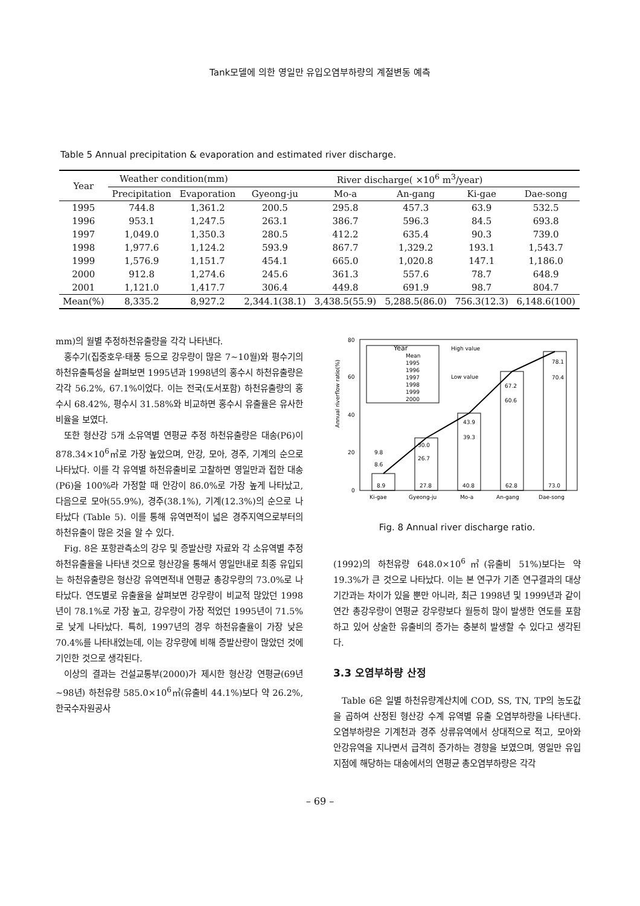Tank모델에 의한 영일만 유입오염부하량의 계절변동 예측
Table 5 Annual precipitation & evaporation and estimated river discharge.
| Year | Weather condition(mm) | | River discharge( ×10<sup>6</sup> m<sup>3</sup>/year) | | | | |
| --- | --- | --- | --- | --- | --- | --- | --- |
| | Precipitation | Evaporation | Gyeong-ju | Mo-a | An-gang | Ki-gae | Dae-song |
| 1995 | 744.8 | 1,361.2 | 200.5 | 295.8 | 457.3 | 63.9 | 532.5 |
| 1996 | 953.1 | 1,247.5 | 263.1 | 386.7 | 596.3 | 84.5 | 693.8 |
| 1997 | 1,049.0 | 1,350.3 | 280.5 | 412.2 | 635.4 | 90.3 | 739.0 |
| 1998 | 1,977.6 | 1,124.2 | 593.9 | 867.7 | 1,329.2 | 193.1 | 1,543.7 |
| 1999 | 1,576.9 | 1,151.7 | 454.1 | 665.0 | 1,020.8 | 147.1 | 1,186.0 |
| 2000 | 912.8 | 1,274.6 | 245.6 | 361.3 | 557.6 | 78.7 | 648.9 |
| 2001 | 1,121.0 | 1,417.7 | 306.4 | 449.8 | 691.9 | 98.7 | 804.7 |
| Mean(%) | 8,335.2 | 8,927.2 | 2,344.1(38.1) | 3,438.5(55.9) | 5,288.5(86.0) | 756.3(12.3) | 6,148.6(100) |
mm)의 월별 추정하천유출량을 각각 나타낸다.
홍수기(집중호우·태풍 등으로 강우량이 많은 7~10월)와 평수기의 하천유출특성을 살펴보면 1995년과 1998년의 홍수시 하천유출량은 각각 56.2%, 67.1%이었다. 이는 전국(도서포함) 하천유출량의 홍수시 68.42%, 평수시 31.58%와 비교하면 홍수시 유출율은 유사한 비율을 보였다.
또한 형산강 5개 소유역별 연평균 추정 하천유출량은 대송(P6)이 878.34×10<sup>6</sup>㎥로 가장 높았으며, 안강, 모아, 경주, 기계의 순으로 나타났다. 이를 각 유역별 하천유출비로 고찰하면 영일만과 접한 대송(P6)을 100%라 가정할 때 안강이 86.0%로 가장 높게 나타났고, 다음으로 모아(55.9%), 경주(38.1%), 기계(12.3%)의 순으로 나타났다 (Table 5). 이를 통해 유역면적이 넓은 경주지역으로부터의 하천유출이 많은 것을 알 수 있다.
Fig. 8은 포항관측소의 강우 및 증발산량 자료와 각 소유역별 추정하천유출율을 나타낸 것으로 형산강을 통해서 영일만내로 최종 유입되는 하천유출량은 형산강 유역면적내 연평균 총강우량의 73.0%로 나타났다. 연도별로 유출율을 살펴보면 강우량이 비교적 많았던 1998년이 78.1%로 가장 높고, 강우량이 가장 적었던 1995년이 71.5%로 낮게 나타났다. 특히, 1997년의 경우 하천유출율이 가장 낮은 70.4%를 나타내었는데, 이는 강우량에 비해 증발산량이 많았던 것에 기인한 것으로 생각된다.
이상의 결과는 건설교통부(2000)가 제시한 형산강 연평균(69년~98년) 하천유량 585.0×10<sup>6</sup>㎥(유출비 44.1%)보다 약 26.2%, 한국수자원공사
Annual riverflow ratio(%)
0
20
40
60
80
8.9
27.8
40.8
62.8
73.0
Ki-gae
Gyeong-ju
Mo-a
An-gang
Dae-song
9.8
8.6
30.0
26.7
43.9
39.3
67.2
60.6
78.1
70.4
Year
Mean
1995
1996
1997
1998
1999
2000
High value
Low value
Fig. 8 Annual river discharge ratio.
(1992)의 하천유량 648.0×10<sup>6</sup>㎥(유출비 51%)보다는 약 19.3%가 큰 것으로 나타났다. 이는 본 연구가 기존 연구결과의 대상기간과는 차이가 있을 뿐만 아니라, 최근 1998년 및 1999년과 같이 연간 총강우량이 연평균 강우량보다 월등히 많이 발생한 연도를 포함하고 있어 상술한 유출비의 증가는 충분히 발생할 수 있다고 생각된다.
3.3 오염부하량 산정
Table 6은 일별 하천유량계산치에 COD, SS, TN, TP의 농도값을 곱하여 산정된 형산강 수계 유역별 유출 오염부하량을 나타낸다. 오염부하량은 기계천과 경주 상류유역에서 상대적으로 적고, 모아와 안강유역을 지나면서 급격히 증가하는 경향을 보였으며, 영일만 유입지점에 해당하는 대송에서의 연평균 총오염부하량은 각각
– 69 –